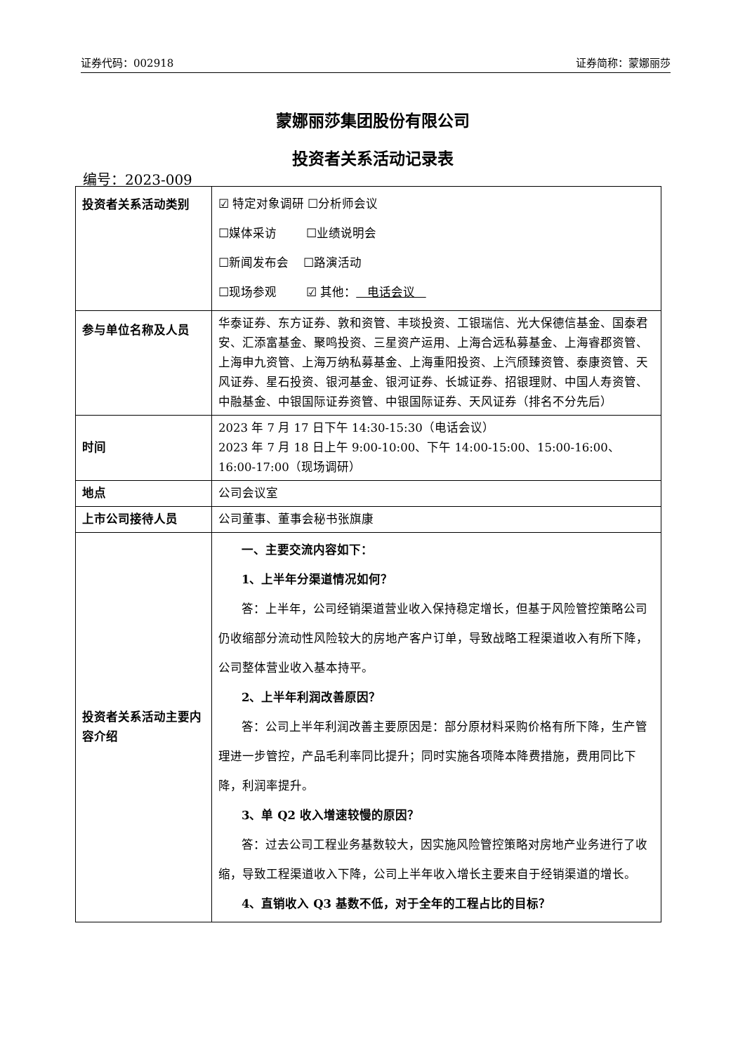证券代码：002918 证券简称：蒙娜丽莎
蒙娜丽莎集团股份有限公司
投资者关系活动记录表
编号：2023-009
| 投资者关系活动类别 | ☑ 特定对象调研 ☐分析师会议 ☐媒体采访 ☐业绩说明会 ☐新闻发布会 ☐路演活动 ☐现场参观 ☑ 其他： 电话会议 |
| 参与单位名称及人员 | 华泰证券、东方证券、敦和资管、丰琰投资、工银瑞信、光大保德信基金、国泰君安、汇添富基金、聚鸣投资、三星资产运用、上海合远私募基金、上海睿郡资管、上海申九资管、上海万纳私募基金、上海重阳投资、上汽颀臻资管、泰康资管、天风证券、星石投资、银河基金、银河证券、长城证券、招银理财、中国人寿资管、中融基金、中银国际证券资管、中银国际证券、天风证券（排名不分先后） |
| 时间 | 2023 年 7 月 17 日下午 14:30-15:30（电话会议） 2023 年 7 月 18 日上午 9:00-10:00、下午 14:00-15:00、15:00-16:00、16:00-17:00（现场调研） |
| 地点 | 公司会议室 |
| 上市公司接待人员 | 公司董事、董事会秘书张旗康 |
| 投资者关系活动主要内容介绍 | 一、主要交流内容如下： 1、上半年分渠道情况如何？ 答：上半年，公司经销渠道营业收入保持稳定增长，但基于风险管控策略公司仍收缩部分流动性风险较大的房地产客户订单，导致战略工程渠道收入有所下降，公司整体营业收入基本持平。 2、上半年利润改善原因？ 答：公司上半年利润改善主要原因是：部分原材料采购价格有所下降，生产管理进一步管控，产品毛利率同比提升；同时实施各项降本降费措施，费用同比下降，利润率提升。 3、单 Q2 收入增速较慢的原因？ 答：过去公司工程业务基数较大，因实施风险管控策略对房地产业务进行了收缩，导致工程渠道收入下降，公司上半年收入增长主要来自于经销渠道的增长。 4、直销收入 Q3 基数不低，对于全年的工程占比的目标？ |